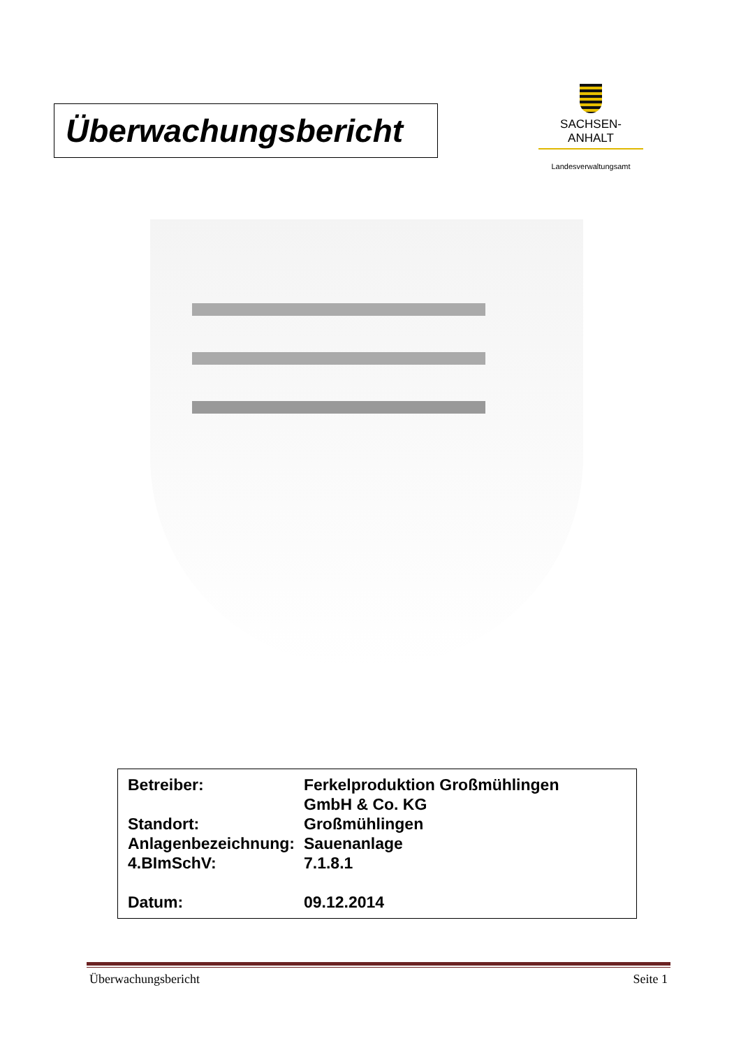Überwachungsbericht
SACHSEN-ANHALT
Landesverwaltungsamt
| Betreiber: | Ferkelproduktion Großmühlingen GmbH & Co. KG |
| Standort: | Großmühlingen |
| Anlagenbezeichnung: | Sauenanlage |
| 4.BImSchV: | 7.1.8.1 |
| Datum: | 09.12.2014 |
Überwachungsbericht Seite 1